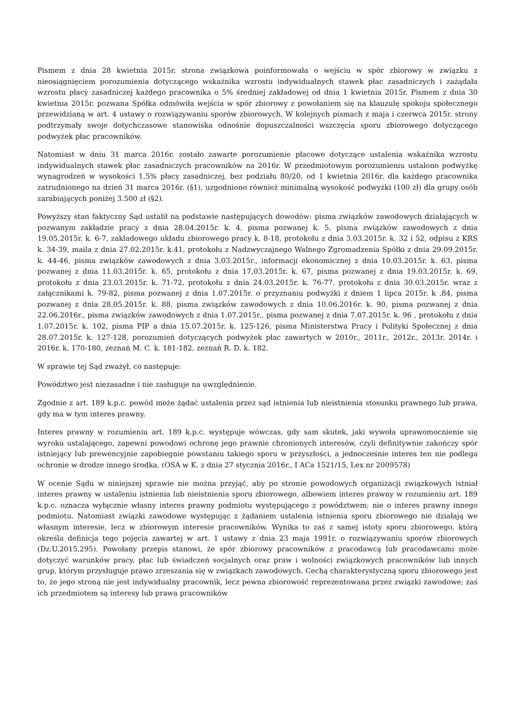Pismem z dnia 28 kwietnia 2015r. strona związkowa poinformowała o wejściu w spór zbiorowy w związku z nieosiągnięciem porozumienia dotyczącego wskaźnika wzrostu indywidualnych stawek płac zasadniczych i zażądała wzrostu płacy zasadniczej każdego pracownika o 5% średniej zakładowej od dnia 1 kwietnia 2015r. Pismem z dnia 30 kwietnia 2015r. pozwana Spółka odmówiła wejścia w spór zbiorowy z powołaniem się na klauzulę spokoju społecznego przewidzianą w art. 4 ustawy o rozwiązywaniu sporów zbiorowych. W kolejnych pismach z maja i czerwca 2015r. strony podtrzymały swoje dotychczasowe stanowiska odnośnie dopuszczalności wszczęcia sporu zbiorowego dotyczącego podwyżek płac pracowników.
Natomiast w dniu 31 marca 2016r. zostało zawarte porozumienie płacowe dotyczące ustalenia wskaźnika wzrostu indywidualnych stawek płac zasadniczych pracowników na 2016r. W przedmiotowym porozumieniu ustalono podwyżkę wynagrodzeń w wysokości 1,5% płacy zasadniczej, bez podziału 80/20, od 1 kwietnia 2016r. dla każdego pracownika zatrudnionego na dzień 31 marca 2016r. (§1), uzgodniono również minimalną wysokość podwyżki (100 zł) dla grupy osób zarabiających poniżej 3.500 zł (§2).
Powyższy stan faktyczny Sąd ustalił na podstawie następujących dowodów: pisma związków zawodowych działających w pozwanym zakładzie pracy z dnia 28.04.2015r. k. 4, pisma pozwanej k. 5, pisma związków zawodowych z dnia 19.05.2015r. k. 6-7, zakładowego układu zbiorowego pracy k. 8-18, protokołu z dnia 3.03.2015r. k. 32 i 52, odpisu z KRS k. 34-39, maila z dnia 27.02.2015r. k.41, protokołu z Nadzwyczajnego Walnego Zgromadzenia Spółki z dnia 29.09.2015r. k. 44-46, pisma związków zawodowych z dnia 3.03.2015r., informacji ekonomicznej z dnia 10.03.2015r. k. 63, pisma pozwanej z dnia 11.03.2015r. k. 65, protokołu z dnia 17.03.2015r. k. 67, pisma pozwanej z dnia 19.03.2015r. k. 69, protokołu z dnia 23.03.2015r. k. 71-72, protokołu z dnia 24.03.2015r. k. 76-77, protokołu z dnia 30.03.2015r. wraz z załącznikami k. 79-82, pisma pozwanej z dnia 1.07.2015r. o przyznaniu podwyżki z dniem 1 lipca 2015r. k .84, pisma pozwanej z dnia 28.05.2015r. k. 88, pisma związków zawodowych z dnia 10.06.2016r. k. 90, pisma pozwanej z dnia 22.06.2016r., pisma związków zawodowych z dnia 1.07.2015r., pisma pozwanej z dnia 7.07.2015r. k. 96 , protokołu z dnia 1.07.2015r. k. 102, pisma PIP a dnia 15.07.2015r. k. 125-126, pisma Ministerstwa Pracy i Polityki Społecznej z dnia 28.07.2015r. k. 127-128, porozumień dotyczących podwyżek płac zawartych w 2010r., 2011r., 2012r., 2013r. 2014r. i 2016r. k. 170-180, zeznań M. C. k. 181-182, zeznań R. D. k. 182.
W sprawie tej Sąd zważył, co następuje:
Powództwo jest niezasadne i nie zasługuje na uwzględnienie.
Zgodnie z art. 189 k.p.c. powód może żądać ustalenia przez sąd istnienia lub nieistnienia stosunku prawnego lub prawa, gdy ma w tym interes prawny.
Interes prawny w rozumieniu art. 189 k.p.c. występuje wówczas, gdy sam skutek, jaki wywoła uprawomocnienie się wyroku ustalającego, zapewni powodowi ochronę jego prawnie chronionych interesów, czyli definitywnie zakończy spór istniejący lub prewencyjnie zapobiegnie powstaniu takiego sporu w przyszłości, a jednocześnie interes ten nie podlega ochronie w drodze innego środka. (OSA w K. z dnia 27 stycznia 2016r., I ACa 1521/15, Lex nr 2009578)
W ocenie Sądu w niniejszej sprawie nie można przyjąć, aby po stronie powodowych organizacji związkowych istniał interes prawny w ustaleniu istnienia lub nieistnienia sporu zbiorowego, albowiem interes prawny w rozumieniu art. 189 k.p.c. oznacza wyłącznie własny interes prawny podmiotu występującego z powództwem; nie o interes prawny innego podmiotu. Natomiast związki zawodowe występując z żądaniem ustalenia istnienia sporu zbiorowego nie działają we własnym interesie, lecz w zbiorowym interesie pracowników. Wynika to zaś z samej istoty sporu zbiorowego, którą określa definicja tego pojęcia zawartej w art. 1 ustawy z dnia 23 maja 1991r. o rozwiązywaniu sporów zbiorowych (Dz.U.2015.295). Powołany przepis stanowi, że spór zbiorowy pracowników z pracodawcą lub pracodawcami może dotyczyć warunków pracy, płac lub świadczeń socjalnych oraz praw i wolności związkowych pracowników lub innych grup, którym przysługuje prawo zrzeszania się w związkach zawodowych. Cechą charakterystyczną sporu zbiorowego jest to, że jego stroną nie jest indywidualny pracownik, lecz pewna zbiorowość reprezentowana przez związki zawodowe; zaś ich przedmiotem są interesy lub prawa pracowników